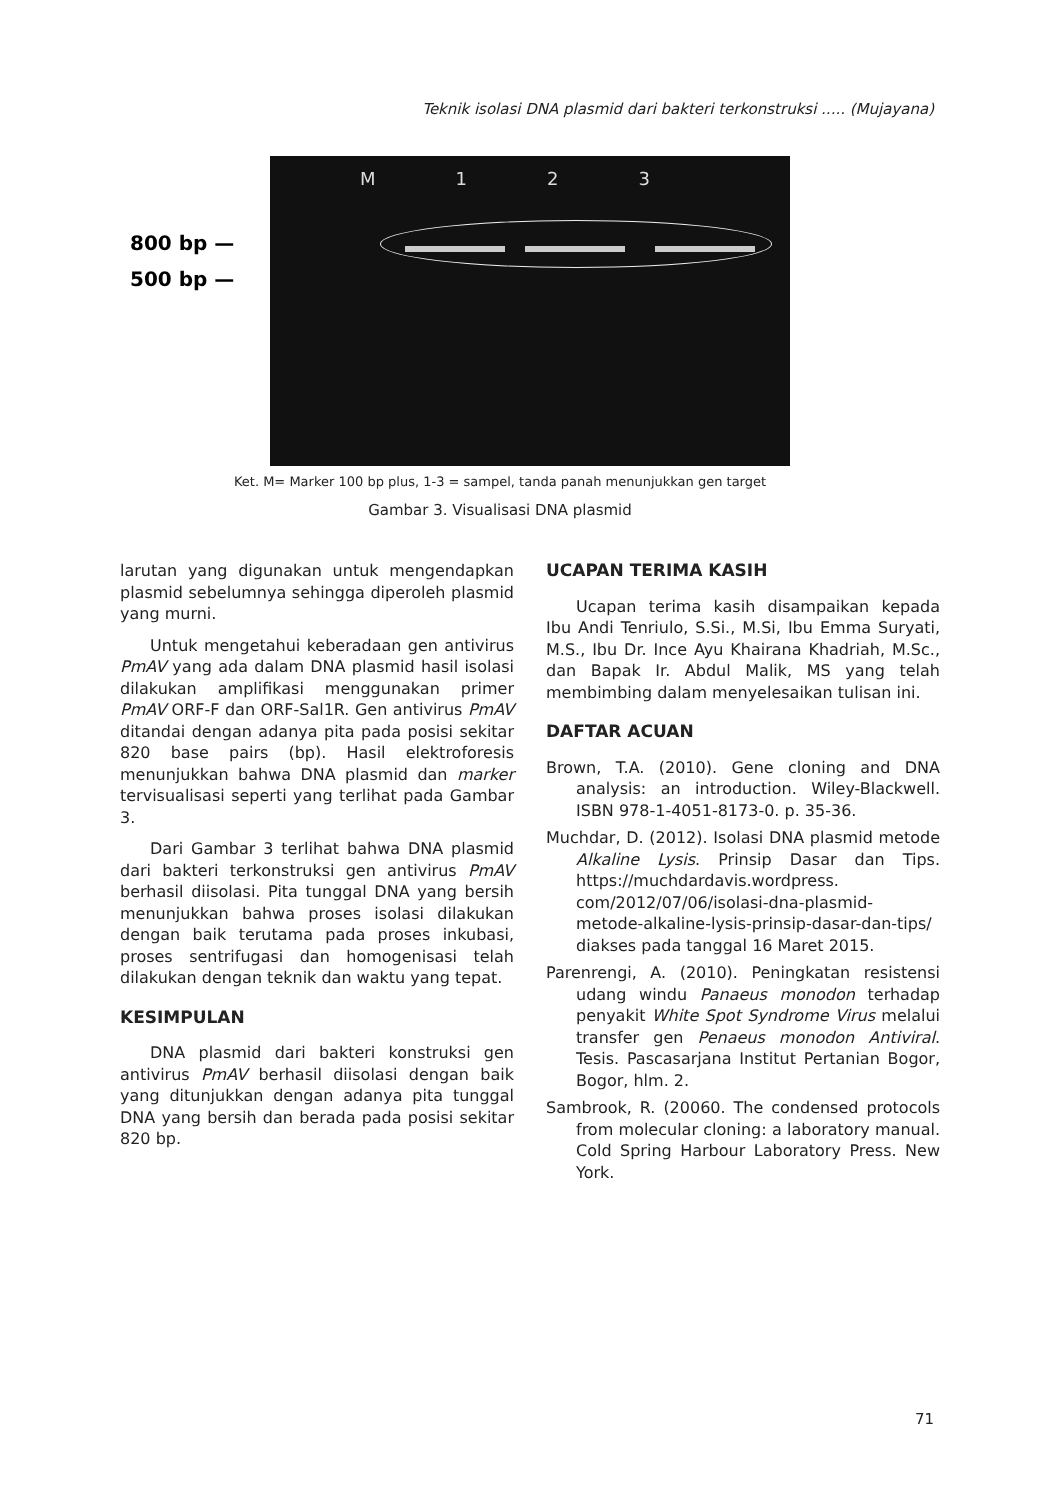Teknik isolasi DNA plasmid dari bakteri terkonstruksi ..... (Mujayana)
800 bp —
500 bp —
M 1 2 3
Ket. M= Marker 100 bp plus, 1-3 = sampel, tanda panah menunjukkan gen target
Gambar 3. Visualisasi DNA plasmid
larutan yang digunakan untuk mengendapkan plasmid sebelumnya sehingga diperoleh plasmid yang murni.
Untuk mengetahui keberadaan gen antivirus PmAV yang ada dalam DNA plasmid hasil isolasi dilakukan amplifikasi menggunakan primer PmAV ORF-F dan ORF-Sal1R. Gen antivirus PmAV ditandai dengan adanya pita pada posisi sekitar 820 base pairs (bp). Hasil elektroforesis menunjukkan bahwa DNA plasmid dan marker tervisualisasi seperti yang terlihat pada Gambar 3.
Dari Gambar 3 terlihat bahwa DNA plasmid dari bakteri terkonstruksi gen antivirus PmAV berhasil diisolasi. Pita tunggal DNA yang bersih menunjukkan bahwa proses isolasi dilakukan dengan baik terutama pada proses inkubasi, proses sentrifugasi dan homogenisasi telah dilakukan dengan teknik dan waktu yang tepat.
KESIMPULAN
DNA plasmid dari bakteri konstruksi gen antivirus PmAV berhasil diisolasi dengan baik yang ditunjukkan dengan adanya pita tunggal DNA yang bersih dan berada pada posisi sekitar 820 bp.
UCAPAN TERIMA KASIH
Ucapan terima kasih disampaikan kepada Ibu Andi Tenriulo, S.Si., M.Si, Ibu Emma Suryati, M.S., Ibu Dr. Ince Ayu Khairana Khadriah, M.Sc., dan Bapak Ir. Abdul Malik, MS yang telah membimbing dalam menyelesaikan tulisan ini.
DAFTAR ACUAN
Brown, T.A. (2010). Gene cloning and DNA analysis: an introduction. Wiley-Blackwell. ISBN 978-1-4051-8173-0. p. 35-36.
Muchdar, D. (2012). Isolasi DNA plasmid metode Alkaline Lysis. Prinsip Dasar dan Tips. https://muchdardavis.wordpress. com/2012/07/06/isolasi-dna-plasmid-metode-alkaline-lysis-prinsip-dasar-dan-tips/ diakses pada tanggal 16 Maret 2015.
Parenrengi, A. (2010). Peningkatan resistensi udang windu Panaeus monodon terhadap penyakit White Spot Syndrome Virus melalui transfer gen Penaeus monodon Antiviral. Tesis. Pascasarjana Institut Pertanian Bogor, Bogor, hlm. 2.
Sambrook, R. (20060. The condensed protocols from molecular cloning: a laboratory manual. Cold Spring Harbour Laboratory Press. New York.
71